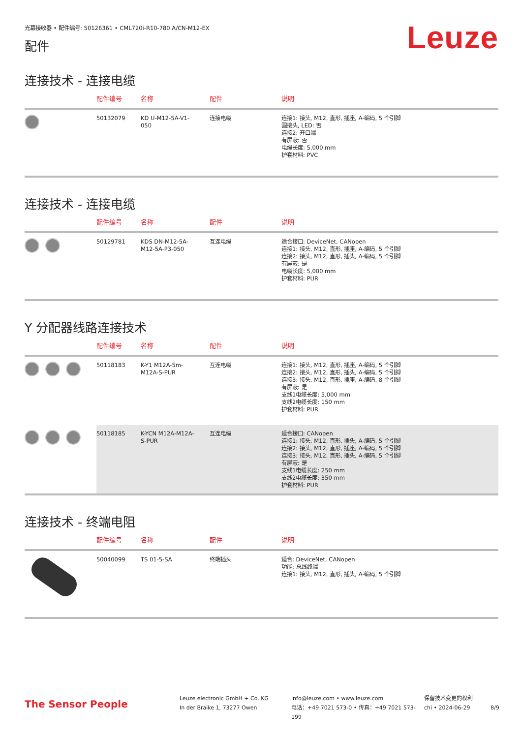光幕接收器 • 配件编号: 50126361 • CML720i-R10-780.A/CN-M12-EX
配件
Leuze
连接技术 - 连接电缆
| | 配件编号 | 名称 | 配件 | 说明 |
| --- | --- | --- | --- | --- |
| | 50132079 | KD U-M12-5A-V1- 050 | 连接电缆 | 连接1: 接头, M12, 直形, 插座, A-编码, 5 个引脚 圆接头, LED: 否 连接2: 开口端 有屏蔽: 否 电缆长度: 5,000 mm 护套材料: PVC |
连接技术 - 连接电缆
| | 配件编号 | 名称 | 配件 | 说明 |
| --- | --- | --- | --- | --- |
| | 50129781 | KDS DN-M12-5A- M12-5A-P3-050 | 互连电缆 | 适合接口: DeviceNet, CANopen 连接1: 接头, M12, 直形, 插座, A-编码, 5 个引脚 连接2: 接头, M12, 直形, 插头, A-编码, 5 个引脚 有屏蔽: 是 电缆长度: 5,000 mm 护套材料: PUR |
Y 分配器线路连接技术
| | 配件编号 | 名称 | 配件 | 说明 |
| --- | --- | --- | --- | --- |
| | 50118183 | K-Y1 M12A-5m- M12A-S-PUR | 互连电缆 | 连接1: 接头, M12, 直形, 插座, A-编码, 5 个引脚 连接2: 接头, M12, 直形, 插头, A-编码, 5 个引脚 连接3: 接头, M12, 直形, 插座, A-编码, 8 个引脚 有屏蔽: 是 支线1电缆长度: 5,000 mm 支线2电缆长度: 150 mm 护套材料: PUR |
| | 50118185 | K-YCN M12A-M12A- S-PUR | 互连电缆 | 适合接口: CANopen 连接1: 接头, M12, 直形, 插头, A-编码, 5 个引脚 连接2: 接头, M12, 直形, 插座, A-编码, 5 个引脚 连接3: 接头, M12, 直形, 插头, A-编码, 5 个引脚 有屏蔽: 是 支线1电缆长度: 250 mm 支线2电缆长度: 350 mm 护套材料: PUR |
连接技术 - 终端电阻
| | 配件编号 | 名称 | 配件 | 说明 |
| --- | --- | --- | --- | --- |
| | 50040099 | TS 01-5-SA | 终端插头 | 适合: DeviceNet, CANopen 功能: 总线终端 连接1: 接头, M12, 直形, 插头, A-编码, 5 个引脚 |
The Sensor People
Leuze electronic GmbH + Co. KG
In der Braike 1, 73277 Owen
info@leuze.com • www.leuze.com
电话：+49 7021 573-0 • 传真：+49 7021 573-199
保留技术变更的权利
chi • 2024-06-29
8/9